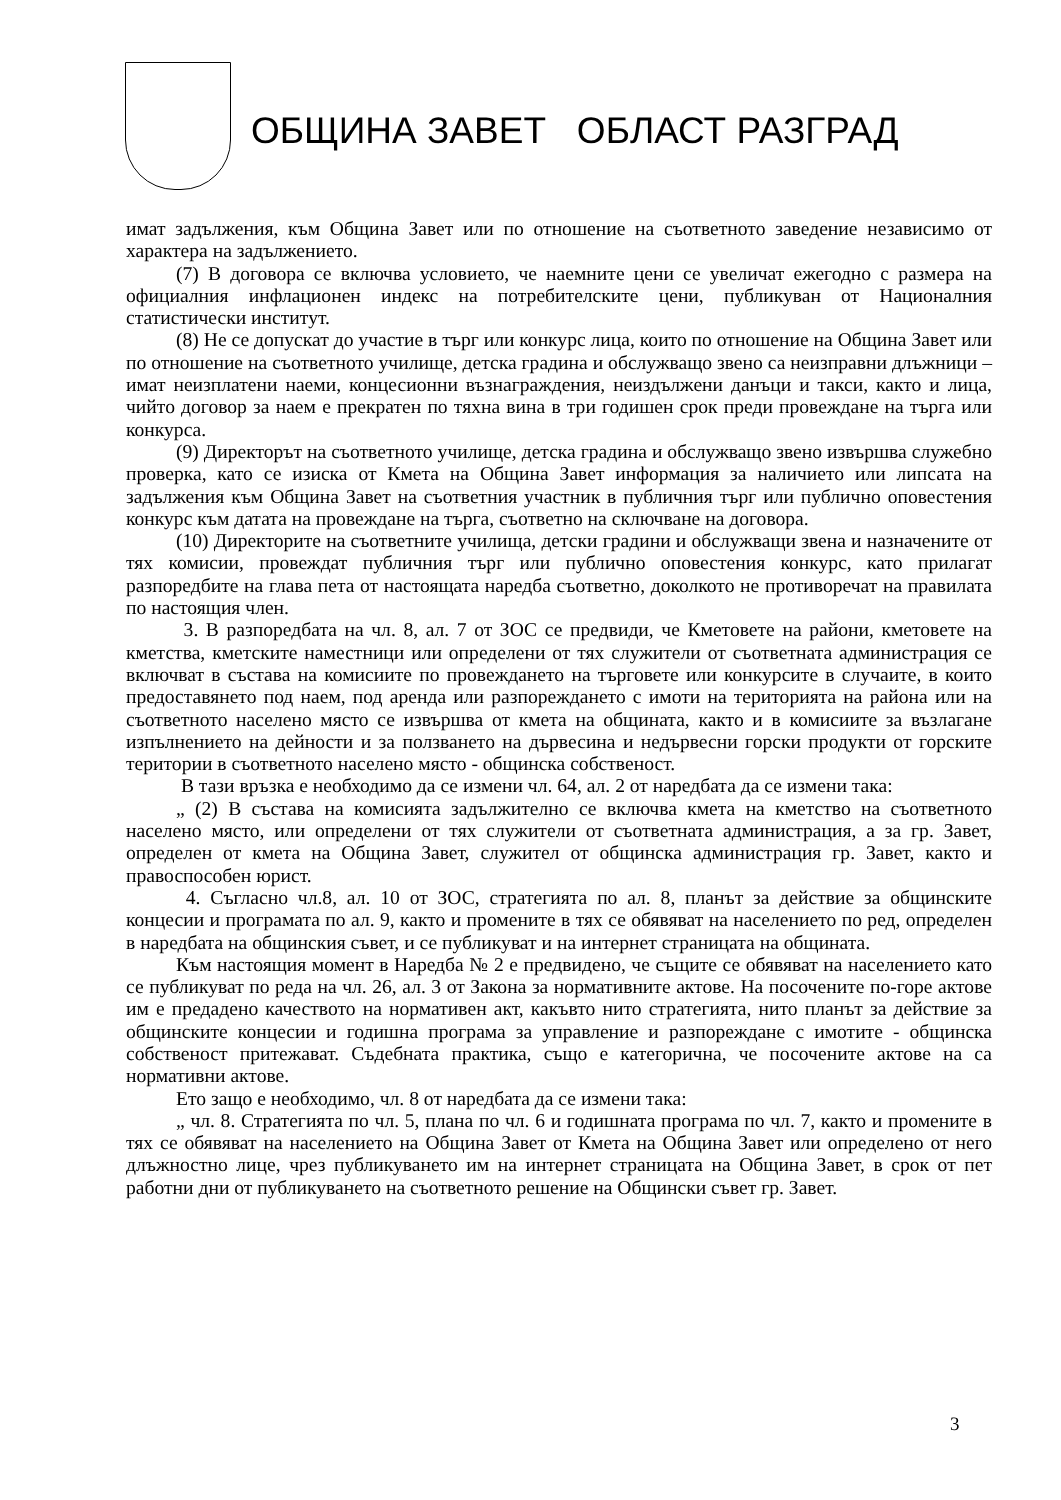ОБЩИНА ЗАВЕТ ОБЛАСТ РАЗГРАД
имат задължения, към Община Завет или по отношение на съответното заведение независимо от характера на задължението.
(7) В договора се включва условието, че наемните цени се увеличат ежегодно с размера на официалния инфлационен индекс на потребителските цени, публикуван от Националния статистически институт.
(8) Не се допускат до участие в търг или конкурс лица, които по отношение на Община Завет или по отношение на съответното училище, детска градина и обслужващо звено са неизправни длъжници – имат неизплатени наеми, концесионни възнаграждения, неиздължени данъци и такси, както и лица, чийто договор за наем е прекратен по тяхна вина в три годишен срок преди провеждане на търга или конкурса.
(9) Директорът на съответното училище, детска градина и обслужващо звено извършва служебно проверка, като се изиска от Кмета на Община Завет информация за наличието или липсата на задължения към Община Завет на съответния участник в публичния търг или публично оповестения конкурс към датата на провеждане на търга, съответно на сключване на договора.
(10) Директорите на съответните училища, детски градини и обслужващи звена и назначените от тях комисии, провеждат публичния търг или публично оповестения конкурс, като прилагат разпоредбите на глава пета от настоящата наредба съответно, доколкото не противоречат на правилата по настоящия член.
3. В разпоредбата на чл. 8, ал. 7 от ЗОС се предвиди, че Кметовете на райони, кметовете на кметства, кметските наместници или определени от тях служители от съответната администрация се включват в състава на комисиите по провеждането на търговете или конкурсите в случаите, в които предоставянето под наем, под аренда или разпореждането с имоти на територията на района или на съответното населено място се извършва от кмета на общината, както и в комисиите за възлагане изпълнението на дейности и за ползването на дървесина и недървесни горски продукти от горските територии в съответното населено място - общинска собственост.
В тази връзка е необходимо да се измени чл. 64, ал. 2 от наредбата да се измени така:
„ (2) В състава на комисията задължително се включва кмета на кметство на съответното населено място, или определени от тях служители от съответната администрация, а за гр. Завет, определен от кмета на Община Завет, служител от общинска администрация гр. Завет, както и правоспособен юрист.
4. Съгласно чл.8, ал. 10 от ЗОС, стратегията по ал. 8, планът за действие за общинските концесии и програмата по ал. 9, както и промените в тях се обявяват на населението по ред, определен в наредбата на общинския съвет, и се публикуват и на интернет страницата на общината.
Към настоящия момент в Наредба № 2 е предвидено, че същите се обявяват на населението като се публикуват по реда на чл. 26, ал. 3 от Закона за нормативните актове. На посочените по-горе актове им е предадено качеството на нормативен акт, какъвто нито стратегията, нито планът за действие за общинските концесии и годишна програма за управление и разпореждане с имотите - общинска собственост притежават. Съдебната практика, също е категорична, че посочените актове на са нормативни актове.
Ето защо е необходимо, чл. 8 от наредбата да се измени така:
„ чл. 8. Стратегията по чл. 5, плана по чл. 6 и годишната програма по чл. 7, както и промените в тях се обявяват на населението на Община Завет от Кмета на Община Завет или определено от него длъжностно лице, чрез публикуването им на интернет страницата на Община Завет, в срок от пет работни дни от публикуването на съответното решение на Общински съвет гр. Завет.
3